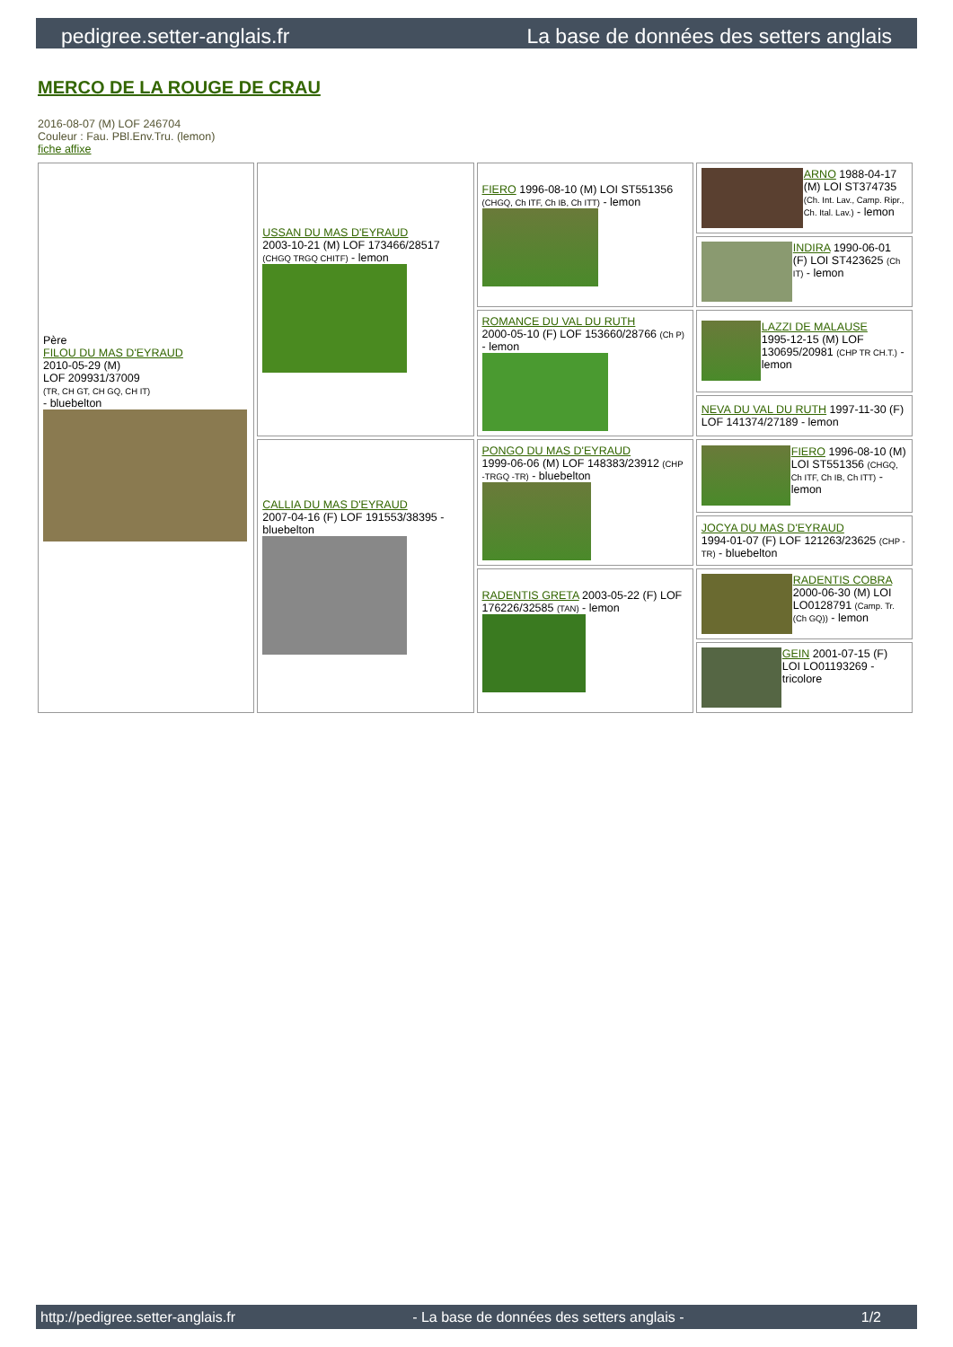pedigree.setter-anglais.fr La base de données des setters anglais
MERCO DE LA ROUGE DE CRAU
2016-08-07 (M) LOF 246704
Couleur : Fau. PBl.Env.Tru. (lemon)
fiche affixe
| Père FILOU DU MAS D'EYRAUD 2010-05-29 (M) LOF 209931/37009 (TR, CH GT, CH GQ, CH IT) - bluebelton | USSAN DU MAS D'EYRAUD 2003-10-21 (M) LOF 173466/28517 (CHGQ TRGQ CHITF) - lemon | FIERO 1996-08-10 (M) LOI ST551356 (CHGQ, Ch ITF, Ch IB, Ch ITT) - lemon | ARNO 1988-04-17 (M) LOI ST374735 (Ch. Int. Lav., Camp. Ripr., Ch. Ital. Lav.) - lemon |
| | | | INDIRA 1990-06-01 (F) LOI ST423625 (Ch IT) - lemon |
| | | ROMANCE DU VAL DU RUTH 2000-05-10 (F) LOF 153660/28766 (Ch P) - lemon | LAZZI DE MALAUSE 1995-12-15 (M) LOF 130695/20981 (CHP TR CH.T.) - lemon |
| | | | NEVA DU VAL DU RUTH 1997-11-30 (F) LOF 141374/27189 - lemon |
| | CALLIA DU MAS D'EYRAUD 2007-04-16 (F) LOF 191553/38395 - bluebelton | PONGO DU MAS D'EYRAUD 1999-06-06 (M) LOF 148383/23912 (CHP -TRGQ -TR) - bluebelton | FIERO 1996-08-10 (M) LOI ST551356 (CHGQ, Ch ITF, Ch IB, Ch ITT) - lemon |
| | | | JOCYA DU MAS D'EYRAUD 1994-01-07 (F) LOF 121263/23625 (CHP -TR) - bluebelton |
| | | RADENTIS GRETA 2003-05-22 (F) LOF 176226/32585 (TAN) - lemon | RADENTIS COBRA 2000-06-30 (M) LOI LO0128791 (Camp. Tr. (Ch GQ)) - lemon |
| | | | GEIN 2001-07-15 (F) LOI LO01193269 - tricolore |
http://pedigree.setter-anglais.fr - La base de données des setters anglais - 1/2